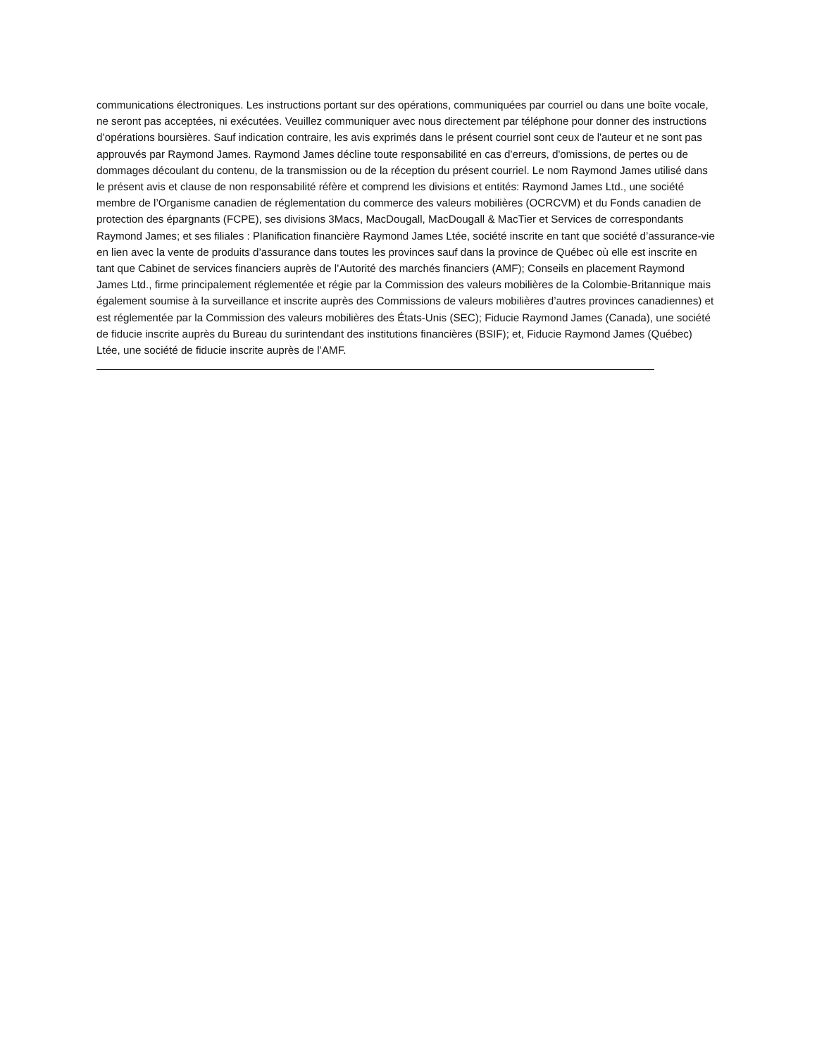communications électroniques. Les instructions portant sur des opérations, communiquées par courriel ou dans une boîte vocale, ne seront pas acceptées, ni exécutées. Veuillez communiquer avec nous directement par téléphone pour donner des instructions d’opérations boursières. Sauf indication contraire, les avis exprimés dans le présent courriel sont ceux de l'auteur et ne sont pas approuvés par Raymond James. Raymond James décline toute responsabilité en cas d'erreurs, d'omissions, de pertes ou de dommages découlant du contenu, de la transmission ou de la réception du présent courriel. Le nom Raymond James utilisé dans le présent avis et clause de non responsabilité réfère et comprend les divisions et entités: Raymond James Ltd., une société membre de l’Organisme canadien de réglementation du commerce des valeurs mobilières (OCRCVM) et du Fonds canadien de protection des épargnants (FCPE), ses divisions 3Macs, MacDougall, MacDougall & MacTier et Services de correspondants Raymond James; et ses filiales : Planification financière Raymond James Ltée, société inscrite en tant que société d’assurance-vie en lien avec la vente de produits d’assurance dans toutes les provinces sauf dans la province de Québec où elle est inscrite en tant que Cabinet de services financiers auprès de l’Autorité des marchés financiers (AMF); Conseils en placement Raymond James Ltd., firme principalement réglementée et régie par la Commission des valeurs mobilières de la Colombie-Britannique mais également soumise à la surveillance et inscrite auprès des Commissions de valeurs mobilières d’autres provinces canadiennes) et est réglementée par la Commission des valeurs mobilières des États-Unis (SEC); Fiducie Raymond James (Canada), une société de fiducie inscrite auprès du Bureau du surintendant des institutions financières (BSIF); et, Fiducie Raymond James (Québec) Ltée, une société de fiducie inscrite auprès de l’AMF.